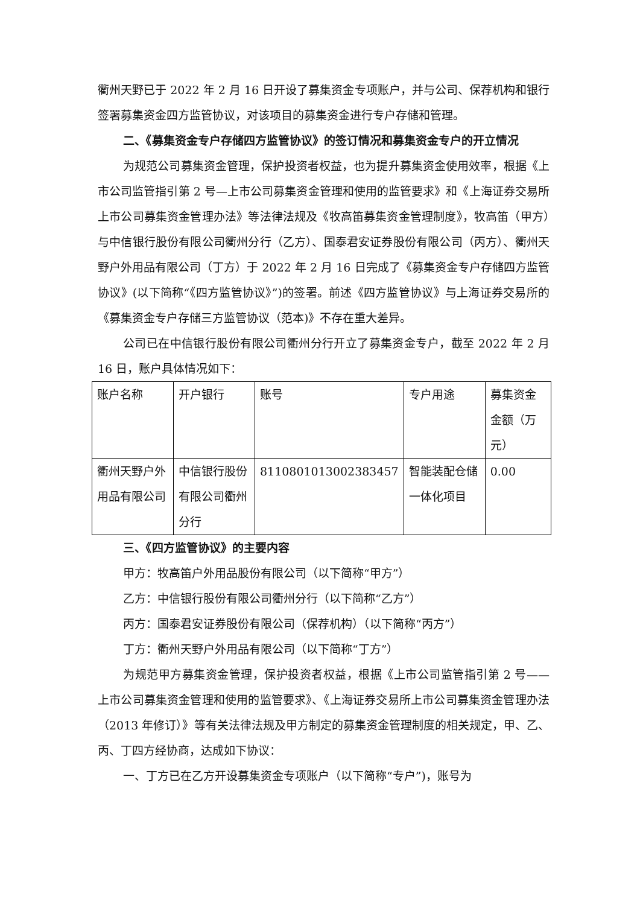衢州天野已于 2022 年 2 月 16 日开设了募集资金专项账户，并与公司、保荐机构和银行签署募集资金四方监管协议，对该项目的募集资金进行专户存储和管理。
二、《募集资金专户存储四方监管协议》的签订情况和募集资金专户的开立情况
为规范公司募集资金管理，保护投资者权益，也为提升募集资金使用效率，根据《上市公司监管指引第 2 号—上市公司募集资金管理和使用的监管要求》和《上海证券交易所上市公司募集资金管理办法》等法律法规及《牧高笛募集资金管理制度》，牧高笛（甲方）与中信银行股份有限公司衢州分行（乙方）、国泰君安证券股份有限公司（丙方）、衢州天野户外用品有限公司（丁方）于 2022 年 2 月 16 日完成了《募集资金专户存储四方监管协议》(以下简称“《四方监管协议》”)的签署。前述《四方监管协议》与上海证券交易所的《募集资金专户存储三方监管协议（范本)》不存在重大差异。
公司已在中信银行股份有限公司衢州分行开立了募集资金专户，截至 2022 年 2 月 16 日，账户具体情况如下：
| 账户名称 | 开户银行 | 账号 | 专户用途 | 募集资金金额（万元） |
| 衢州天野户外用品有限公司 | 中信银行股份有限公司衢州分行 | 8110801013002383457 | 智能装配仓储一体化项目 | 0.00 |
三、《四方监管协议》的主要内容
甲方：牧高笛户外用品股份有限公司（以下简称“甲方”）
乙方：中信银行股份有限公司衢州分行（以下简称“乙方”）
丙方：国泰君安证券股份有限公司（保荐机构）（以下简称“丙方”）
丁方：衢州天野户外用品有限公司（以下简称“丁方”）
为规范甲方募集资金管理，保护投资者权益，根据《上市公司监管指引第 2 号——上市公司募集资金管理和使用的监管要求》、《上海证券交易所上市公司募集资金管理办法（2013 年修订）》等有关法律法规及甲方制定的募集资金管理制度的相关规定，甲、乙、丙、丁四方经协商，达成如下协议：
一、丁方已在乙方开设募集资金专项账户（以下简称“专户”)，账号为